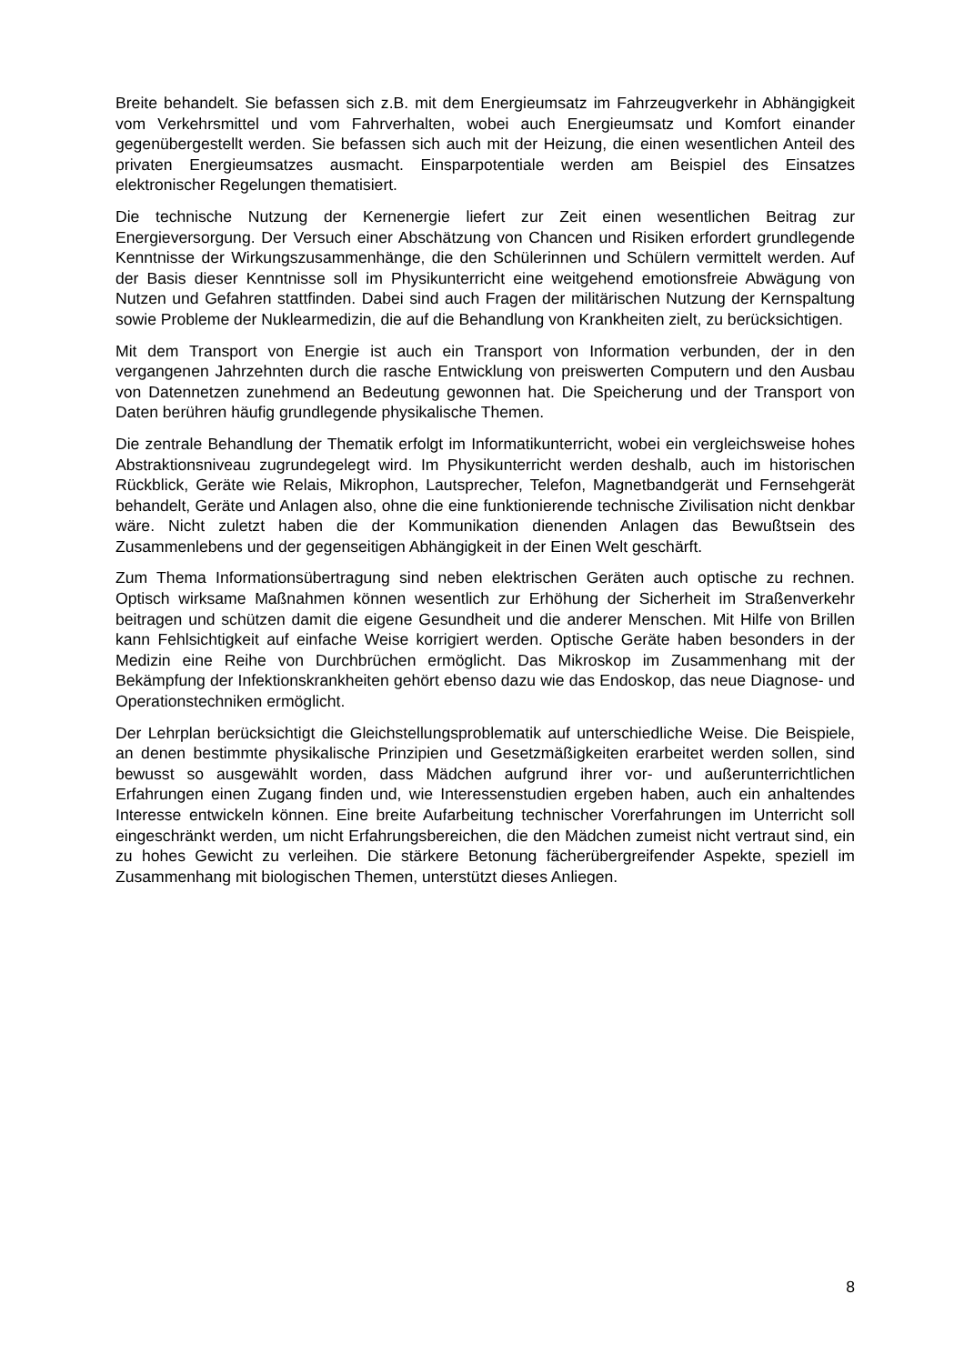Breite behandelt. Sie befassen sich z.B. mit dem Energieumsatz im Fahrzeugverkehr in Abhängigkeit vom Verkehrsmittel und vom Fahrverhalten, wobei auch Energieumsatz und Komfort einander gegenübergestellt werden. Sie befassen sich auch mit der Heizung, die einen wesentlichen Anteil des privaten Energieumsatzes ausmacht. Einsparpotentiale werden am Beispiel des Einsatzes elektronischer Regelungen thematisiert.
Die technische Nutzung der Kernenergie liefert zur Zeit einen wesentlichen Beitrag zur Energieversorgung. Der Versuch einer Abschätzung von Chancen und Risiken erfordert grundlegende Kenntnisse der Wirkungszusammenhänge, die den Schülerinnen und Schülern vermittelt werden. Auf der Basis dieser Kenntnisse soll im Physikunterricht eine weitgehend emotionsfreie Abwägung von Nutzen und Gefahren stattfinden. Dabei sind auch Fragen der militärischen Nutzung der Kernspaltung sowie Probleme der Nuklearmedizin, die auf die Behandlung von Krankheiten zielt, zu berücksichtigen.
Mit dem Transport von Energie ist auch ein Transport von Information verbunden, der in den vergangenen Jahrzehnten durch die rasche Entwicklung von preiswerten Computern und den Ausbau von Datennetzen zunehmend an Bedeutung gewonnen hat. Die Speicherung und der Transport von Daten berühren häufig grundlegende physikalische Themen.
Die zentrale Behandlung der Thematik erfolgt im Informatikunterricht, wobei ein vergleichsweise hohes Abstraktionsniveau zugrundegelegt wird. Im Physikunterricht werden deshalb, auch im historischen Rückblick, Geräte wie Relais, Mikrophon, Lautsprecher, Telefon, Magnetbandgerät und Fernsehgerät behandelt, Geräte und Anlagen also, ohne die eine funktionierende technische Zivilisation nicht denkbar wäre. Nicht zuletzt haben die der Kommunikation dienenden Anlagen das Bewußtsein des Zusammenlebens und der gegenseitigen Abhängigkeit in der Einen Welt geschärft.
Zum Thema Informationsübertragung sind neben elektrischen Geräten auch optische zu rechnen. Optisch wirksame Maßnahmen können wesentlich zur Erhöhung der Sicherheit im Straßenverkehr beitragen und schützen damit die eigene Gesundheit und die anderer Menschen. Mit Hilfe von Brillen kann Fehlsichtigkeit auf einfache Weise korrigiert werden. Optische Geräte haben besonders in der Medizin eine Reihe von Durchbrüchen ermöglicht. Das Mikroskop im Zusammenhang mit der Bekämpfung der Infektionskrankheiten gehört ebenso dazu wie das Endoskop, das neue Diagnose- und Operationstechniken ermöglicht.
Der Lehrplan berücksichtigt die Gleichstellungsproblematik auf unterschiedliche Weise. Die Beispiele, an denen bestimmte physikalische Prinzipien und Gesetzmäßigkeiten erarbeitet werden sollen, sind bewusst so ausgewählt worden, dass Mädchen aufgrund ihrer vor- und außerunterrichtlichen Erfahrungen einen Zugang finden und, wie Interessenstudien ergeben haben, auch ein anhaltendes Interesse entwickeln können. Eine breite Aufarbeitung technischer Vorerfahrungen im Unterricht soll eingeschränkt werden, um nicht Erfahrungsbereichen, die den Mädchen zumeist nicht vertraut sind, ein zu hohes Gewicht zu verleihen. Die stärkere Betonung fächerübergreifender Aspekte, speziell im Zusammenhang mit biologischen Themen, unterstützt dieses Anliegen.
8